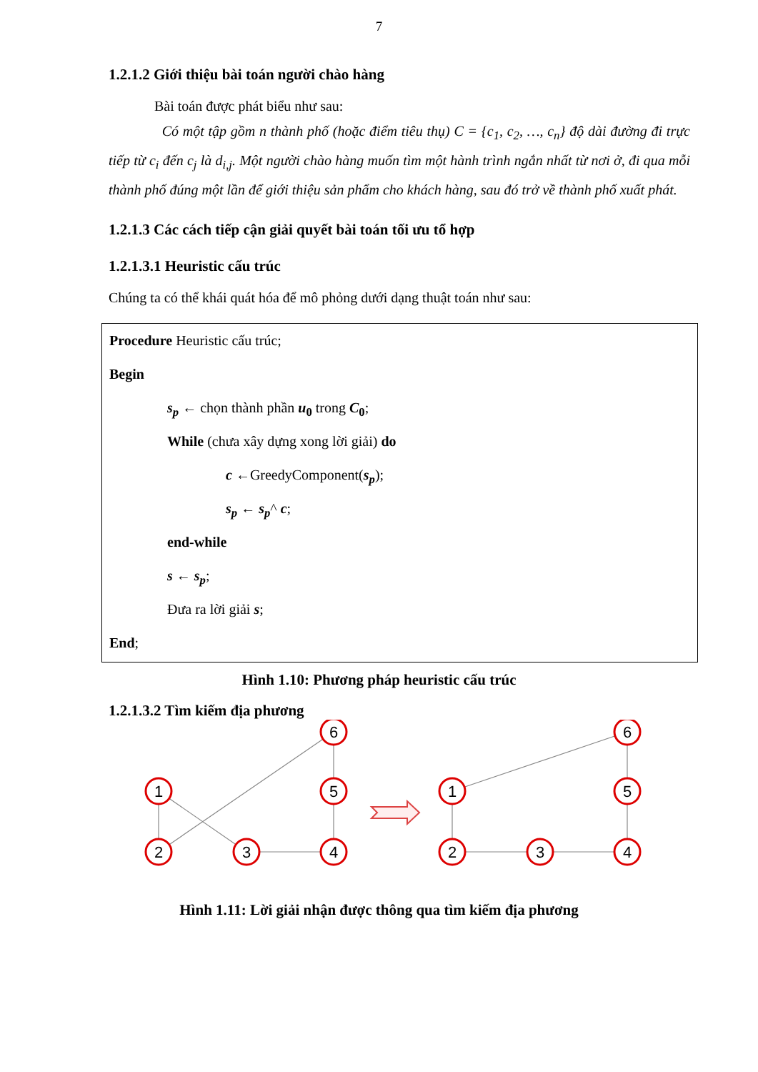7
1.2.1.2 Giới thiệu bài toán người chào hàng
Bài toán được phát biểu như sau:
Có một tập gồm n thành phố (hoặc điểm tiêu thụ) C = {c<sub>1</sub>, c<sub>2</sub>, …, c<sub>n</sub>} độ dài đường đi trực tiếp từ c<sub>i</sub> đến c<sub>j</sub> là d<sub>i,j</sub>. Một người chào hàng muốn tìm một hành trình ngắn nhất từ nơi ở, đi qua mỗi thành phố đúng một lần để giới thiệu sản phẩm cho khách hàng, sau đó trở về thành phố xuất phát.
1.2.1.3 Các cách tiếp cận giải quyết bài toán tối ưu tổ hợp
1.2.1.3.1 Heuristic cấu trúc
Chúng ta có thể khái quát hóa để mô phỏng dưới dạng thuật toán như sau:
Procedure Heuristic cấu trúc;
Begin
s<sub>p</sub> ← chọn thành phần u<sub>0</sub> trong C<sub>0</sub>;
While (chưa xây dựng xong lời giải) do
c ←GreedyComponent(s<sub>p</sub>);
s<sub>p</sub> ← s<sub>p</sub>^ c;
end-while
s ← s<sub>p</sub>;
Đưa ra lời giải s;
End;
Hình 1.10: Phương pháp heuristic cấu trúc
1.2.1.3.2 Tìm kiếm địa phương
1
2
3
4
5
6
1
2
3
4
5
6
Hình 1.11: Lời giải nhận được thông qua tìm kiếm địa phương